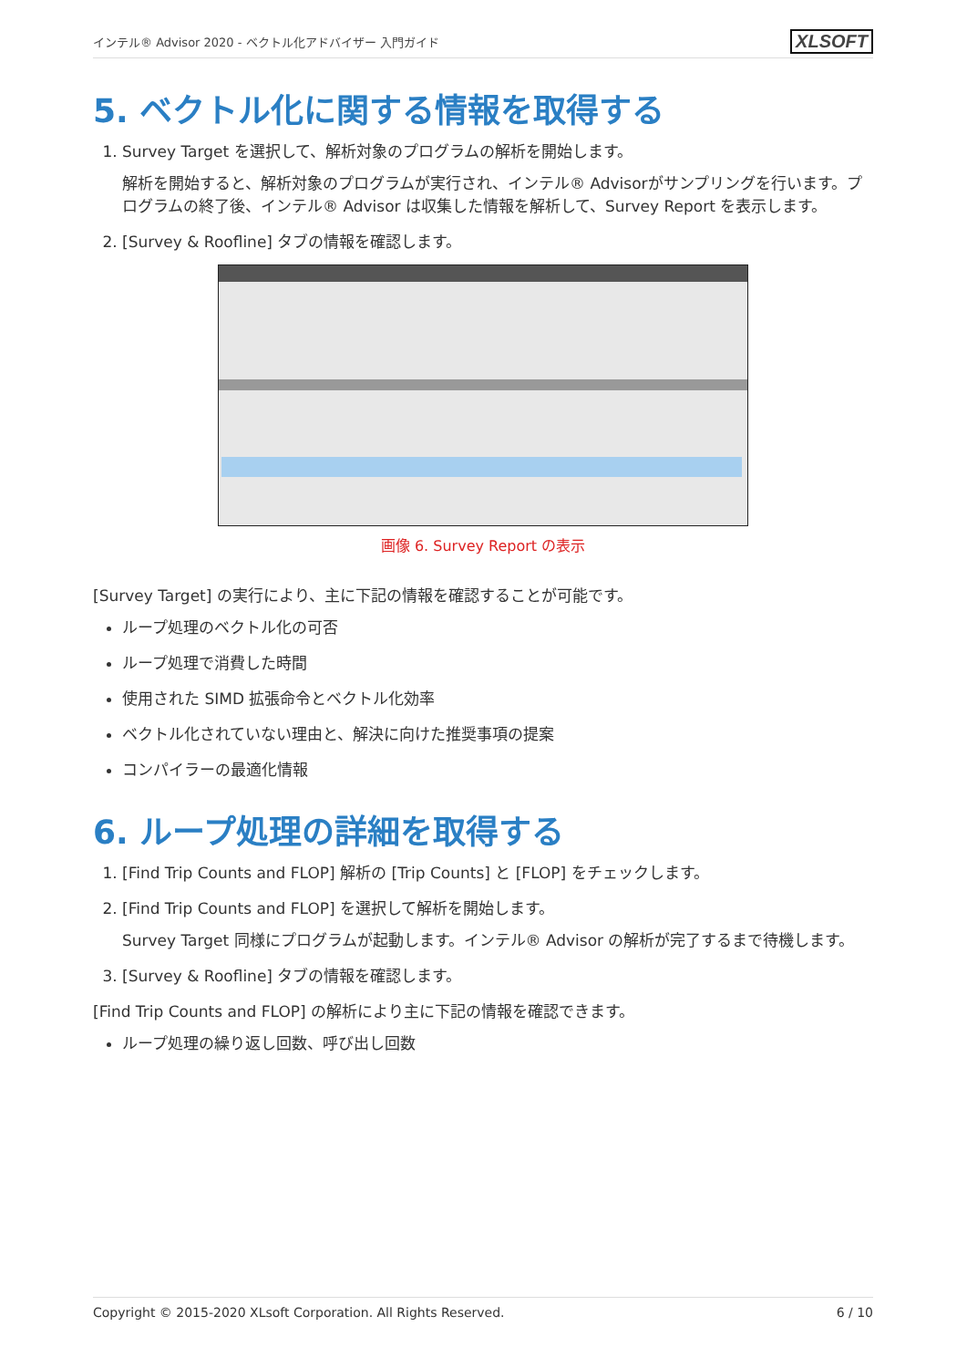インテル® Advisor 2020 - ベクトル化アドバイザー 入門ガイド XLSOFT
5. ベクトル化に関する情報を取得する
1. Survey Target を選択して、解析対象のプログラムの解析を開始します。
解析を開始すると、解析対象のプログラムが実行され、インテル® Advisorがサンプリングを行います。プログラムの終了後、インテル® Advisor は収集した情報を解析して、Survey Report を表示します。
2. [Survey & Roofline] タブの情報を確認します。
画像 6. Survey Report の表示
[Survey Target] の実行により、主に下記の情報を確認することが可能です。
ループ処理のベクトル化の可否
ループ処理で消費した時間
使用された SIMD 拡張命令とベクトル化効率
ベクトル化されていない理由と、解決に向けた推奨事項の提案
コンパイラーの最適化情報
6. ループ処理の詳細を取得する
1. [Find Trip Counts and FLOP] 解析の [Trip Counts] と [FLOP] をチェックします。
2. [Find Trip Counts and FLOP] を選択して解析を開始します。
Survey Target 同様にプログラムが起動します。インテル® Advisor の解析が完了するまで待機します。
3. [Survey & Roofline] タブの情報を確認します。
[Find Trip Counts and FLOP] の解析により主に下記の情報を確認できます。
ループ処理の繰り返し回数、呼び出し回数
Copyright © 2015-2020 XLsoft Corporation. All Rights Reserved. 6 / 10